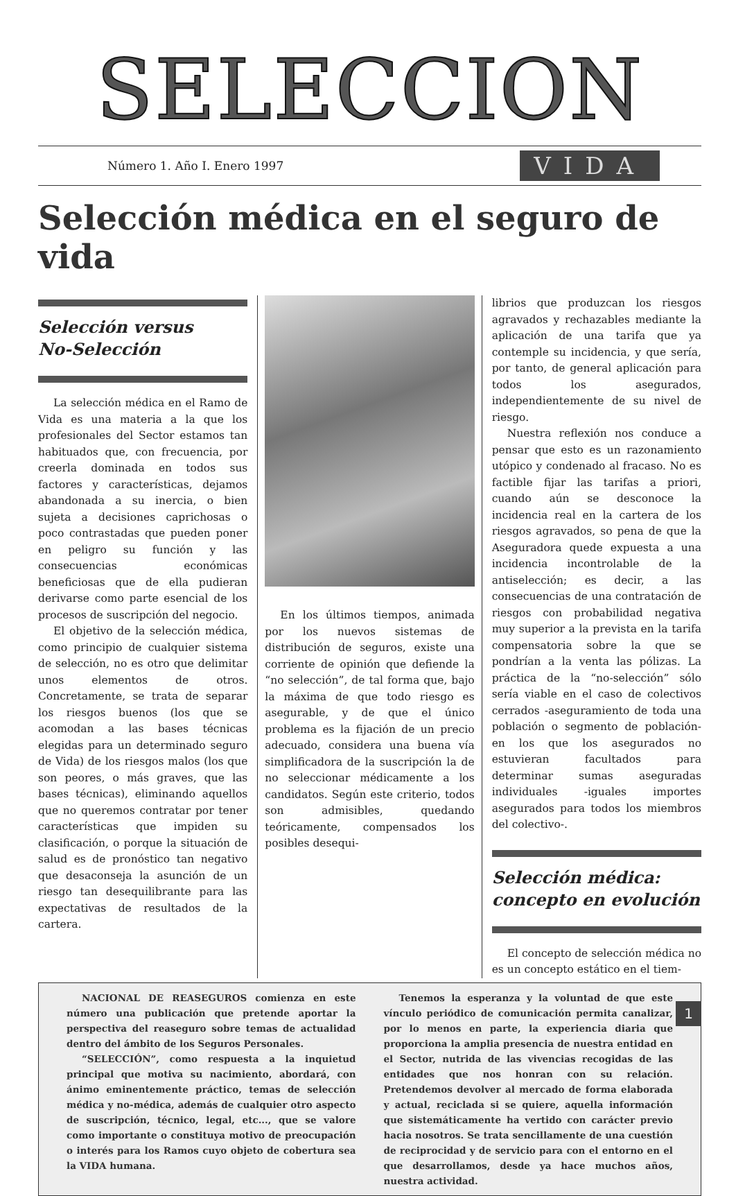SELECCION
Número 1. Año I. Enero 1997 VIDA
Selección médica en el seguro de vida
Selección versus
No-Selección
La selección médica en el Ramo de Vida es una materia a la que los profesionales del Sector estamos tan habituados que, con frecuencia, por creerla dominada en todos sus factores y características, dejamos abandonada a su inercia, o bien sujeta a decisiones caprichosas o poco contrastadas que pueden poner en peligro su función y las consecuencias económicas beneficiosas que de ella pudieran derivarse como parte esencial de los procesos de suscripción del negocio.
El objetivo de la selección médica, como principio de cualquier sistema de selección, no es otro que delimitar unos elementos de otros. Concretamente, se trata de separar los riesgos buenos (los que se acomodan a las bases técnicas elegidas para un determinado seguro de Vida) de los riesgos malos (los que son peores, o más graves, que las bases técnicas), eliminando aquellos que no queremos contratar por tener características que impiden su clasificación, o porque la situación de salud es de pronóstico tan negativo que desaconseja la asunción de un riesgo tan desequilibrante para las expectativas de resultados de la cartera.
En los últimos tiempos, animada por los nuevos sistemas de distribución de seguros, existe una corriente de opinión que defiende la “no selección”, de tal forma que, bajo la máxima de que todo riesgo es asegurable, y de que el único problema es la fijación de un precio adecuado, considera una buena vía simplificadora de la suscripción la de no seleccionar médicamente a los candidatos. Según este criterio, todos son admisibles, quedando teóricamente, compensados los posibles desequi-
librios que produzcan los riesgos agravados y rechazables mediante la aplicación de una tarifa que ya contemple su incidencia, y que sería, por tanto, de general aplicación para todos los asegurados, independientemente de su nivel de riesgo.
Nuestra reflexión nos conduce a pensar que esto es un razonamiento utópico y condenado al fracaso. No es factible fijar las tarifas a priori, cuando aún se desconoce la incidencia real en la cartera de los riesgos agravados, so pena de que la Aseguradora quede expuesta a una incidencia incontrolable de la antiselección; es decir, a las consecuencias de una contratación de riesgos con probabilidad negativa muy superior a la prevista en la tarifa compensatoria sobre la que se pondrían a la venta las pólizas. La práctica de la “no-selección” sólo sería viable en el caso de colectivos cerrados -aseguramiento de toda una población o segmento de población- en los que los asegurados no estuvieran facultados para determinar sumas aseguradas individuales -iguales importes asegurados para todos los miembros del colectivo-.
Selección médica:
concepto en evolución
El concepto de selección médica no es un concepto estático en el tiem-
NACIONAL DE REASEGUROS comienza en este número una publicación que pretende aportar la perspectiva del reaseguro sobre temas de actualidad dentro del ámbito de los Seguros Personales.
“SELECCIÓN”, como respuesta a la inquietud principal que motiva su nacimiento, abordará, con ánimo eminentemente práctico, temas de selección médica y no-médica, además de cualquier otro aspecto de suscripción, técnico, legal, etc..., que se valore como importante o constituya motivo de preocupación o interés para los Ramos cuyo objeto de cobertura sea la VIDA humana.
Tenemos la esperanza y la voluntad de que este vínculo periódico de comunicación permita canalizar, por lo menos en parte, la experiencia diaria que proporciona la amplia presencia de nuestra entidad en el Sector, nutrida de las vivencias recogidas de las entidades que nos honran con su relación. Pretendemos devolver al mercado de forma elaborada y actual, reciclada si se quiere, aquella información que sistemáticamente ha vertido con carácter previo hacia nosotros. Se trata sencillamente de una cuestión de reciprocidad y de servicio para con el entorno en el que desarrollamos, desde ya hace muchos años, nuestra actividad.
1